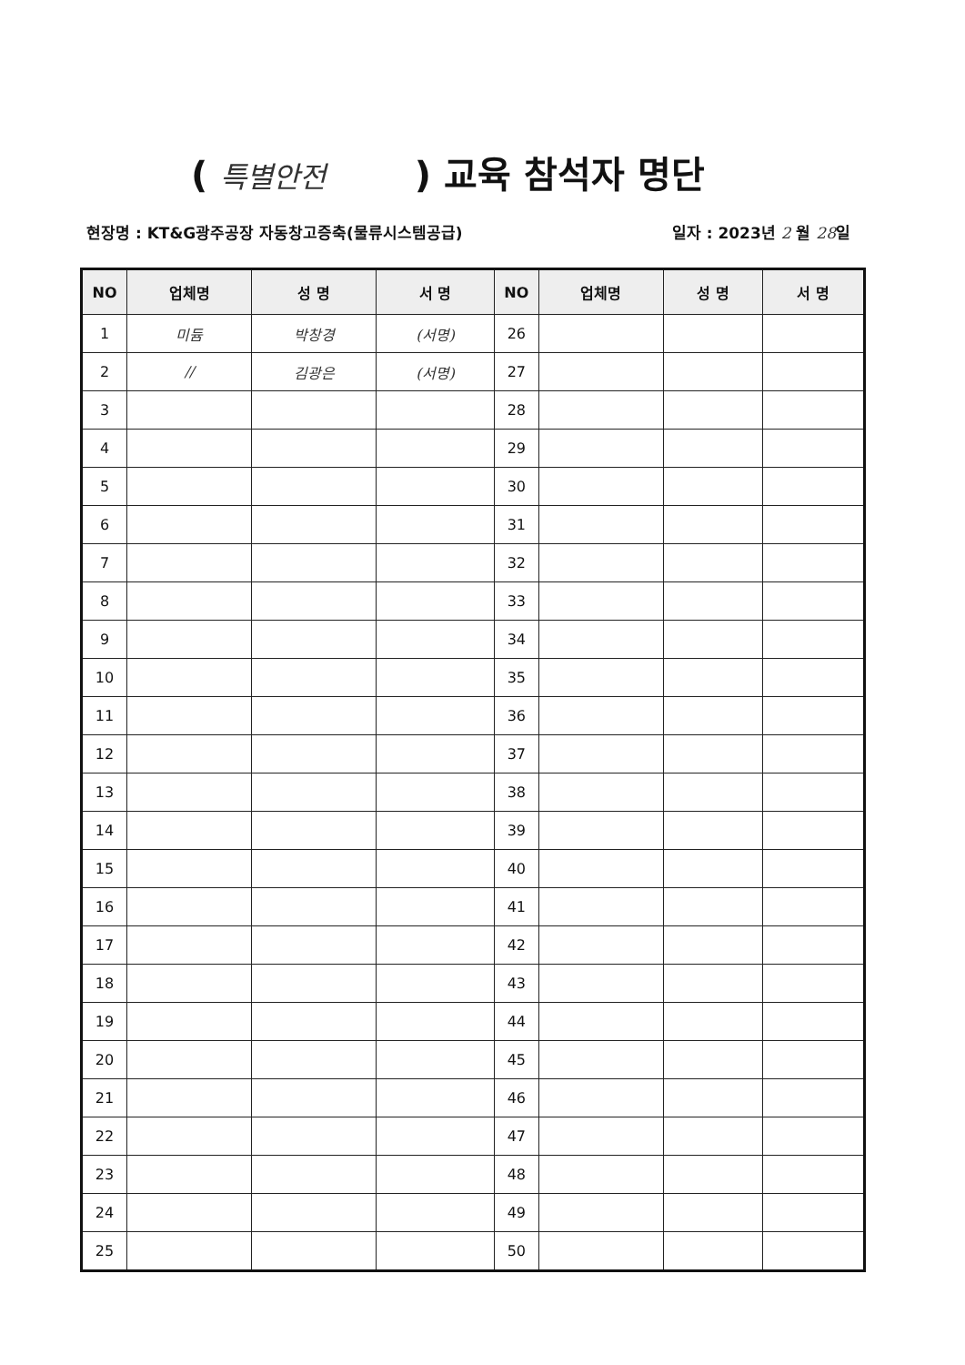( 특별안전 ) 교육 참석자 명단
현장명 : KT&G광주공장 자동창고증축(물류시스템공급) 일자 : 2023년 2 월 28일
| NO | 업체명 | 성 명 | 서 명 | NO | 업체명 | 성 명 | 서 명 |
| --- | --- | --- | --- | --- | --- | --- | --- |
| 1 | 미듐 | 박창경 | (서명) | 26 | | | |
| 2 | // | 김광은 | (서명) | 27 | | | |
| 3 | | | | 28 | | | |
| 4 | | | | 29 | | | |
| 5 | | | | 30 | | | |
| 6 | | | | 31 | | | |
| 7 | | | | 32 | | | |
| 8 | | | | 33 | | | |
| 9 | | | | 34 | | | |
| 10 | | | | 35 | | | |
| 11 | | | | 36 | | | |
| 12 | | | | 37 | | | |
| 13 | | | | 38 | | | |
| 14 | | | | 39 | | | |
| 15 | | | | 40 | | | |
| 16 | | | | 41 | | | |
| 17 | | | | 42 | | | |
| 18 | | | | 43 | | | |
| 19 | | | | 44 | | | |
| 20 | | | | 45 | | | |
| 21 | | | | 46 | | | |
| 22 | | | | 47 | | | |
| 23 | | | | 48 | | | |
| 24 | | | | 49 | | | |
| 25 | | | | 50 | | | |